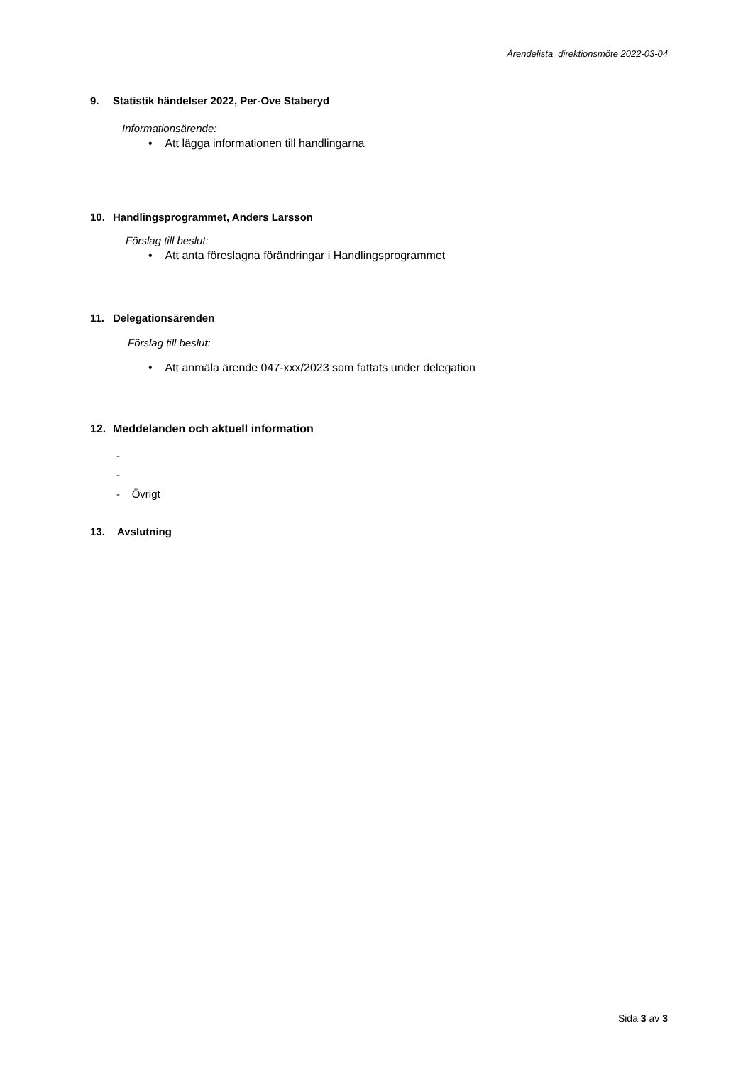Ärendelista direktionsmöte 2022-03-04
9. Statistik händelser 2022, Per-Ove Staberyd
Informationsärende:
• Att lägga informationen till handlingarna
10. Handlingsprogrammet, Anders Larsson
Förslag till beslut:
• Att anta föreslagna förändringar i Handlingsprogrammet
11. Delegationsärenden
Förslag till beslut:
• Att anmäla ärende 047-xxx/2023 som fattats under delegation
12. Meddelanden och aktuell information
-
-
- Övrigt
13. Avslutning
Sida 3 av 3